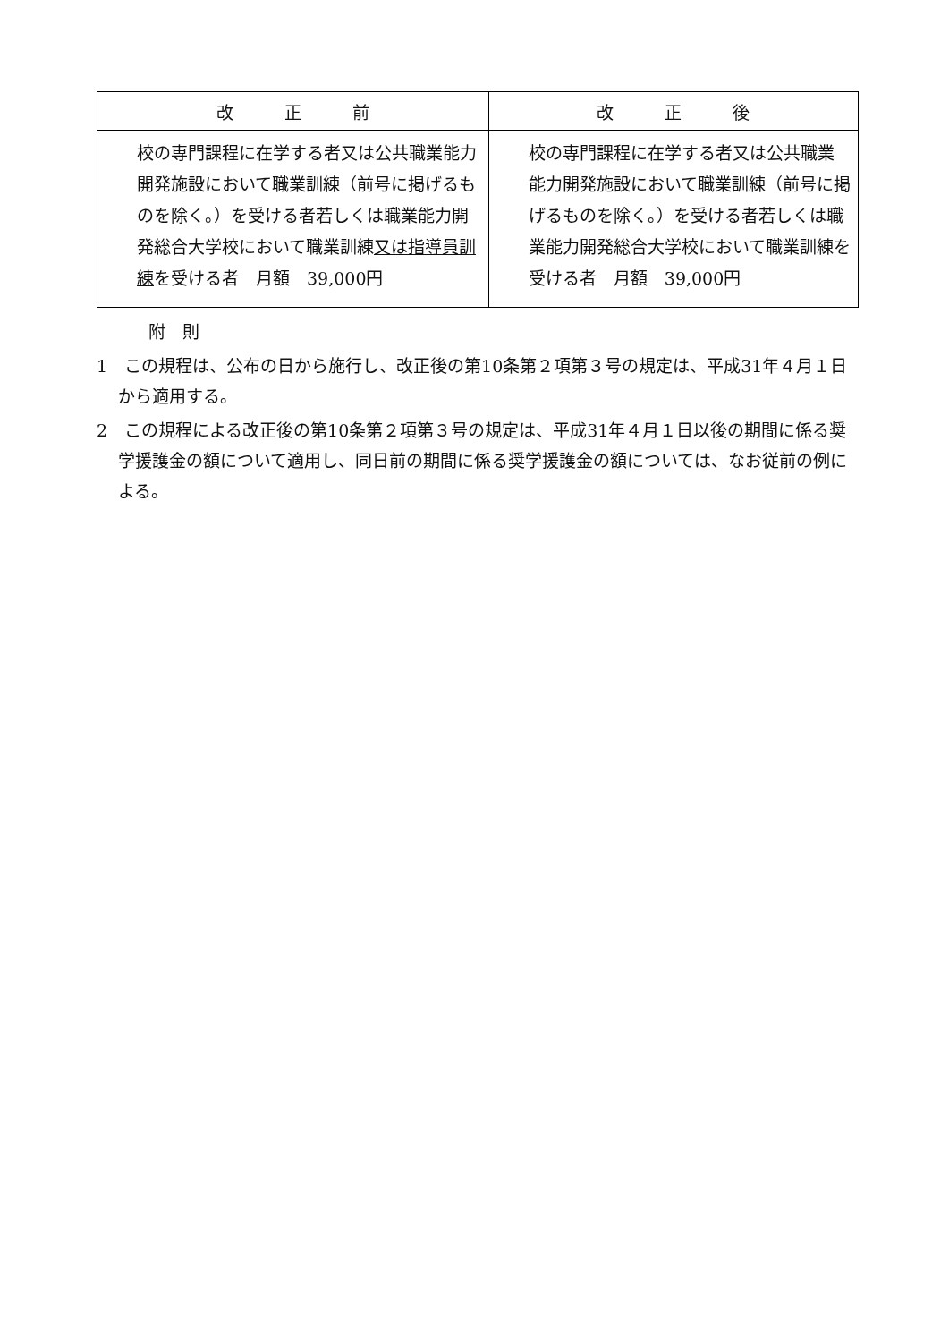| 改 正 前 | 改 正 後 |
| --- | --- |
| 校の専門課程に在学する者又は公共職業能力開発施設において職業訓練（前号に掲げるものを除く。）を受ける者若しくは職業能力開発総合大学校において職業訓練 又は指導員訓練 を受ける者 月額 39,000円 | 校の専門課程に在学する者又は公共職業能力開発施設において職業訓練（前号に掲げるものを除く。）を受ける者若しくは職業能力開発総合大学校において職業訓練を受ける者 月額 39,000円 |
附　則
1　この規程は、公布の日から施行し、改正後の第10条第２項第３号の規定は、平成31年４月１日から適用する。
2　この規程による改正後の第10条第２項第３号の規定は、平成31年４月１日以後の期間に係る奨学援護金の額について適用し、同日前の期間に係る奨学援護金の額については、なお従前の例による。